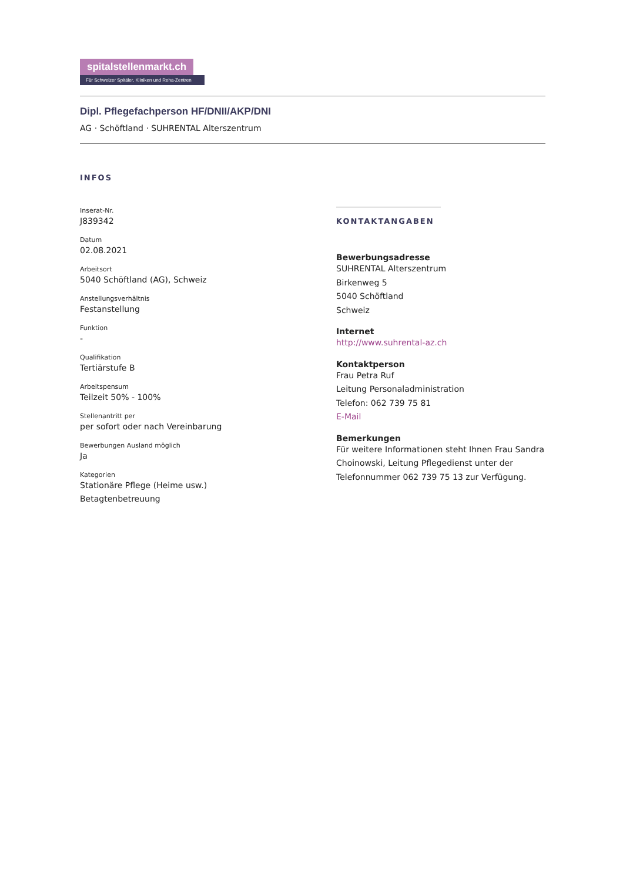spitalstellenmarkt.ch
Für Schweizer Spitäler, Kliniken und Reha-Zentren
Dipl. Pflegefachperson HF/DNII/AKP/DNI
AG · Schöftland · SUHRENTAL Alterszentrum
INFOS
Inserat-Nr.
J839342
Datum
02.08.2021
Arbeitsort
5040 Schöftland (AG), Schweiz
Anstellungsverhältnis
Festanstellung
Funktion
-
Qualifikation
Tertiärstufe B
Arbeitspensum
Teilzeit 50% - 100%
Stellenantritt per
per sofort oder nach Vereinbarung
Bewerbungen Ausland möglich
Ja
Kategorien
Stationäre Pflege (Heime usw.)
Betagtenbetreuung
KONTAKTANGABEN
Bewerbungsadresse
SUHRENTAL Alterszentrum
Birkenweg 5
5040 Schöftland
Schweiz
Internet
http://www.suhrental-az.ch
Kontaktperson
Frau Petra Ruf
Leitung Personaladministration
Telefon: 062 739 75 81
E-Mail
Bemerkungen
Für weitere Informationen steht Ihnen Frau Sandra Choinowski, Leitung Pflegedienst unter der Telefonnummer 062 739 75 13 zur Verfügung.